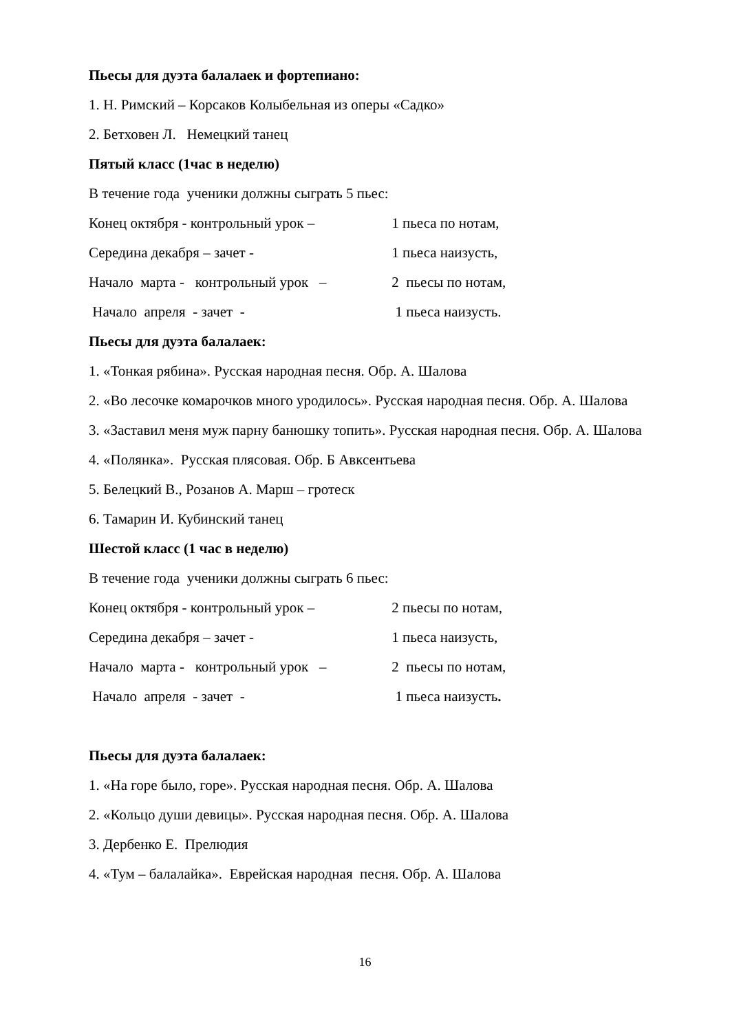Пьесы для дуэта балалаек и фортепиано:
1. Н. Римский – Корсаков Колыбельная из оперы «Садко»
2. Бетховен Л. Немецкий танец
Пятый класс (1час в неделю)
В течение года ученики должны сыграть 5 пьес:
Конец октября - контрольный урок – 1 пьеса по нотам,
Середина декабря – зачет - 1 пьеса наизусть,
Начало марта - контрольный урок – 2 пьесы по нотам,
Начало апреля - зачет - 1 пьеса наизусть.
Пьесы для дуэта балалаек:
1. «Тонкая рябина». Русская народная песня. Обр. А. Шалова
2. «Во лесочке комарочков много уродилось». Русская народная песня. Обр. А. Шалова
3. «Заставил меня муж парну банюшку топить». Русская народная песня. Обр. А. Шалова
4. «Полянка». Русская плясовая. Обр. Б Авксентьева
5. Белецкий В., Розанов А. Марш – гротеск
6. Тамарин И. Кубинский танец
Шестой класс (1 час в неделю)
В течение года ученики должны сыграть 6 пьес:
Конец октября - контрольный урок – 2 пьесы по нотам,
Середина декабря – зачет - 1 пьеса наизусть,
Начало марта - контрольный урок – 2 пьесы по нотам,
Начало апреля - зачет - 1 пьеса наизусть.
Пьесы для дуэта балалаек:
1. «На горе было, горе». Русская народная песня. Обр. А. Шалова
2. «Кольцо души девицы». Русская народная песня. Обр. А. Шалова
3. Дербенко Е. Прелюдия
4. «Тум – балалайка». Еврейская народная песня. Обр. А. Шалова
16